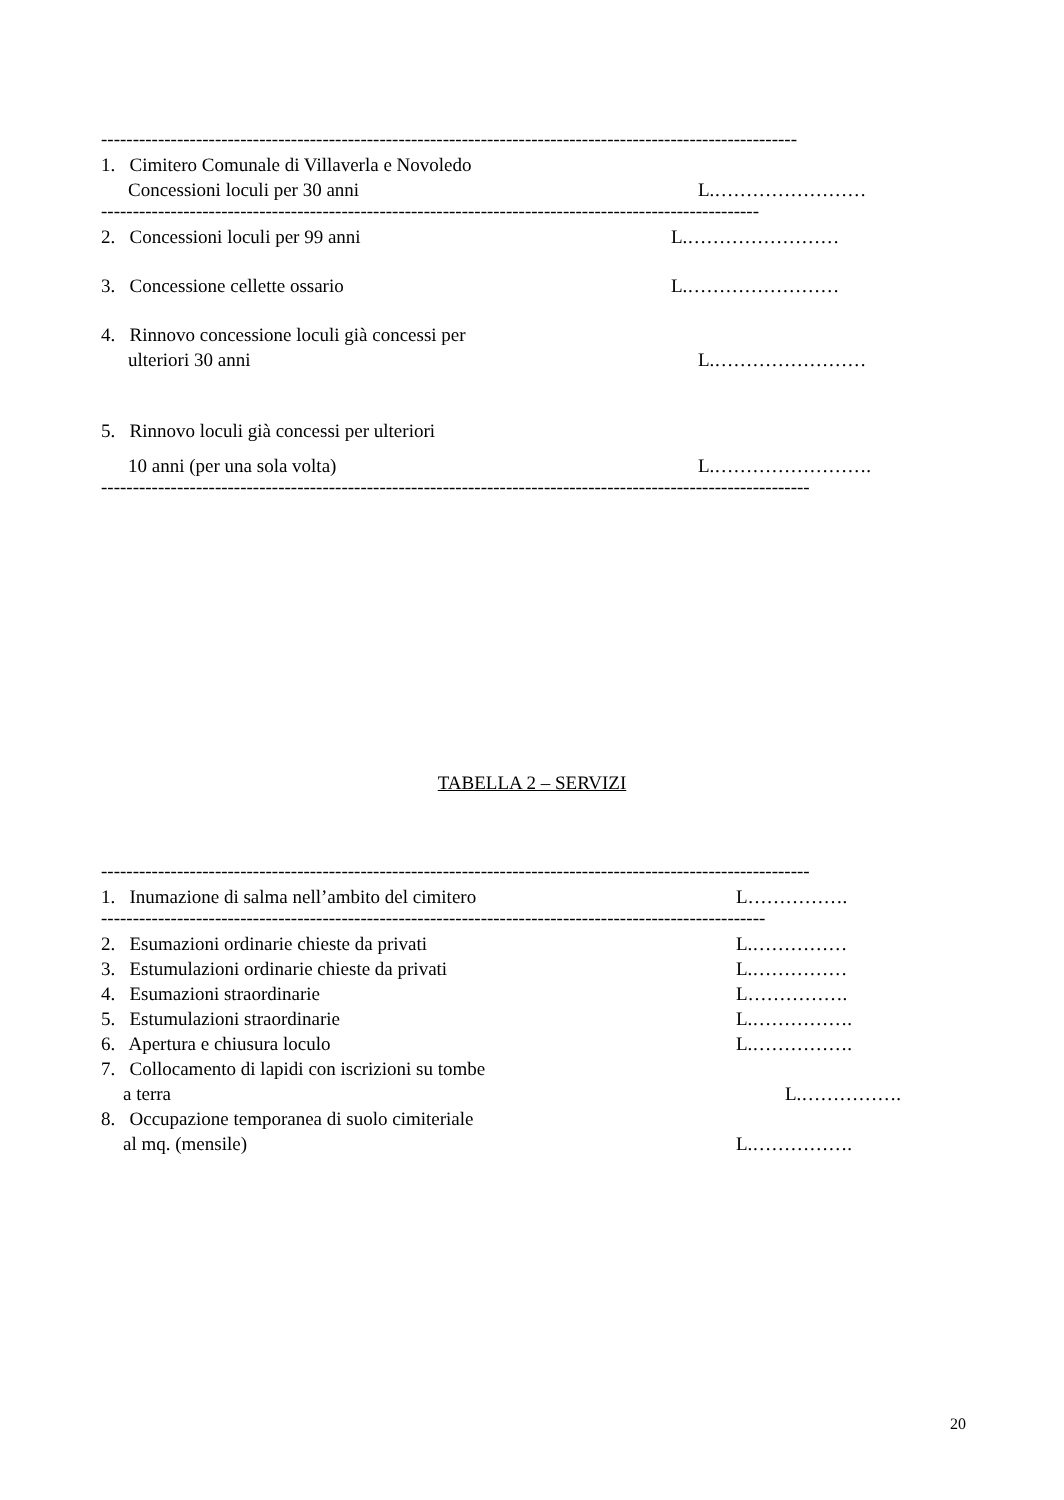--------------------------------------------------------------------------------------------------------------
1. Cimitero Comunale di Villaverla e Novoledo
Concessioni loculi per 30 anni L.……………………
--------------------------------------------------------------------------------------------------------
2. Concessioni loculi per 99 anni L.……………………
3. Concessione cellette ossario L.……………………
4. Rinnovo concessione loculi già concessi per
ulteriori 30 anni L.……………………
5. Rinnovo loculi già concessi per ulteriori
10 anni (per una sola volta) L.…………………….
----------------------------------------------------------------------------------------------------------------
TABELLA 2 – SERVIZI
----------------------------------------------------------------------------------------------------------------
1. Inumazione di salma nell’ambito del cimitero L…………….
---------------------------------------------------------------------------------------------------------
2. Esumazioni ordinarie chieste da privati L.……………
3. Estumulazioni ordinarie chieste da privati L.……………
4. Esumazioni straordinarie L…………….
5. Estumulazioni straordinarie L.…………….
6. Apertura e chiusura loculo L.…………….
7. Collocamento di lapidi con iscrizioni su tombe
a terra L.…………….
8. Occupazione temporanea di suolo cimiteriale
al mq. (mensile) L.…………….
20